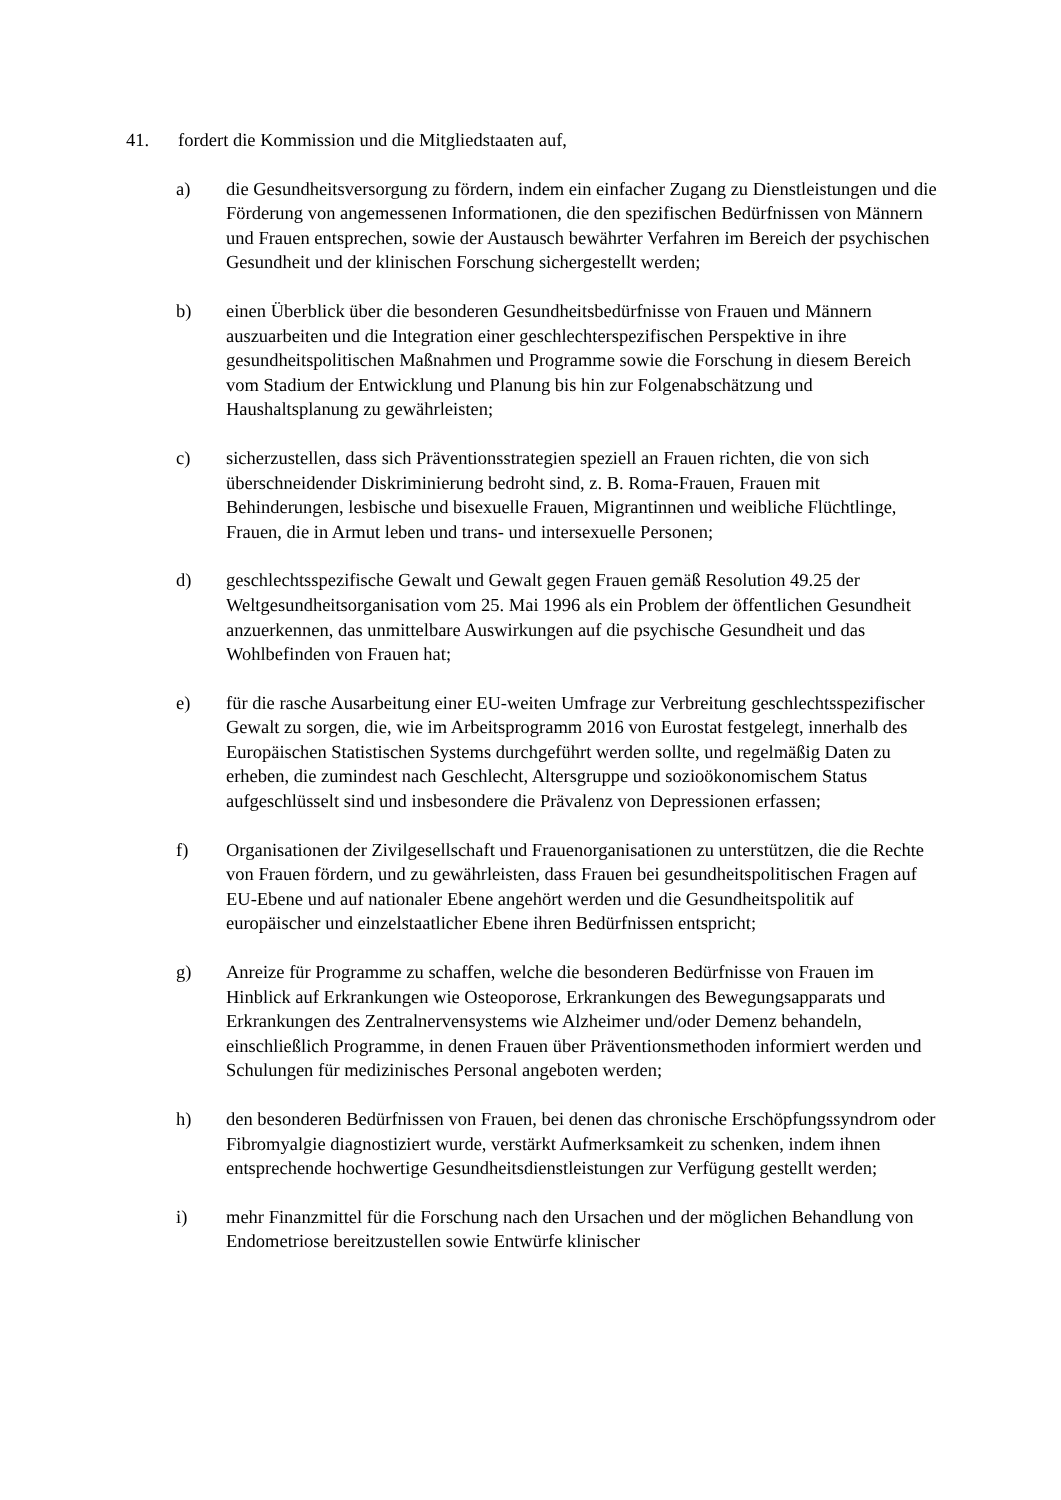41. fordert die Kommission und die Mitgliedstaaten auf,
a) die Gesundheitsversorgung zu fördern, indem ein einfacher Zugang zu Dienstleistungen und die Förderung von angemessenen Informationen, die den spezifischen Bedürfnissen von Männern und Frauen entsprechen, sowie der Austausch bewährter Verfahren im Bereich der psychischen Gesundheit und der klinischen Forschung sichergestellt werden;
b) einen Überblick über die besonderen Gesundheitsbedürfnisse von Frauen und Männern auszuarbeiten und die Integration einer geschlechterspezifischen Perspektive in ihre gesundheitspolitischen Maßnahmen und Programme sowie die Forschung in diesem Bereich vom Stadium der Entwicklung und Planung bis hin zur Folgenabschätzung und Haushaltsplanung zu gewährleisten;
c) sicherzustellen, dass sich Präventionsstrategien speziell an Frauen richten, die von sich überschneidender Diskriminierung bedroht sind, z. B. Roma-Frauen, Frauen mit Behinderungen, lesbische und bisexuelle Frauen, Migrantinnen und weibliche Flüchtlinge, Frauen, die in Armut leben und trans- und intersexuelle Personen;
d) geschlechtsspezifische Gewalt und Gewalt gegen Frauen gemäß Resolution 49.25 der Weltgesundheitsorganisation vom 25. Mai 1996 als ein Problem der öffentlichen Gesundheit anzuerkennen, das unmittelbare Auswirkungen auf die psychische Gesundheit und das Wohlbefinden von Frauen hat;
e) für die rasche Ausarbeitung einer EU-weiten Umfrage zur Verbreitung geschlechtsspezifischer Gewalt zu sorgen, die, wie im Arbeitsprogramm 2016 von Eurostat festgelegt, innerhalb des Europäischen Statistischen Systems durchgeführt werden sollte, und regelmäßig Daten zu erheben, die zumindest nach Geschlecht, Altersgruppe und sozioökonomischem Status aufgeschlüsselt sind und insbesondere die Prävalenz von Depressionen erfassen;
f) Organisationen der Zivilgesellschaft und Frauenorganisationen zu unterstützen, die die Rechte von Frauen fördern, und zu gewährleisten, dass Frauen bei gesundheitspolitischen Fragen auf EU-Ebene und auf nationaler Ebene angehört werden und die Gesundheitspolitik auf europäischer und einzelstaatlicher Ebene ihren Bedürfnissen entspricht;
g) Anreize für Programme zu schaffen, welche die besonderen Bedürfnisse von Frauen im Hinblick auf Erkrankungen wie Osteoporose, Erkrankungen des Bewegungsapparats und Erkrankungen des Zentralnervensystems wie Alzheimer und/oder Demenz behandeln, einschließlich Programme, in denen Frauen über Präventionsmethoden informiert werden und Schulungen für medizinisches Personal angeboten werden;
h) den besonderen Bedürfnissen von Frauen, bei denen das chronische Erschöpfungssyndrom oder Fibromyalgie diagnostiziert wurde, verstärkt Aufmerksamkeit zu schenken, indem ihnen entsprechende hochwertige Gesundheitsdienstleistungen zur Verfügung gestellt werden;
i) mehr Finanzmittel für die Forschung nach den Ursachen und der möglichen Behandlung von Endometriose bereitzustellen sowie Entwürfe klinischer